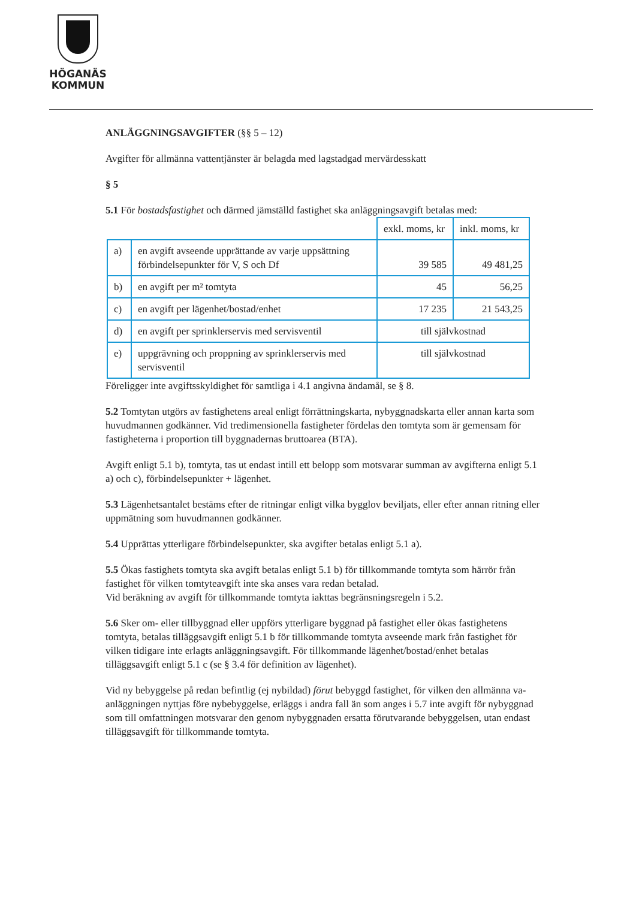HÖGANÄS
KOMMUN
ANLÄGGNINGSAVGIFTER (§§ 5 – 12)
Avgifter för allmänna vattentjänster är belagda med lagstadgad mervärdesskatt
§ 5
5.1 För bostadsfastighet och därmed jämställd fastighet ska anläggningsavgift betalas med:
| | | exkl. moms, kr | inkl. moms, kr |
| a) | en avgift avseende upprättande av varje uppsättning förbindelsepunkter för V, S och Df | 39 585 | 49 481,25 |
| b) | en avgift per m² tomtyta | 45 | 56,25 |
| c) | en avgift per lägenhet/bostad/enhet | 17 235 | 21 543,25 |
| d) | en avgift per sprinklerservis med servisventil | till självkostnad | |
| e) | uppgrävning och proppning av sprinklerservis med servisventil | till självkostnad | |
Föreligger inte avgiftsskyldighet för samtliga i 4.1 angivna ändamål, se § 8.
5.2 Tomtytan utgörs av fastighetens areal enligt förrättningskarta, nybyggnadskarta eller annan karta som huvudmannen godkänner. Vid tredimensionella fastigheter fördelas den tomtyta som är gemensam för fastigheterna i proportion till byggnadernas bruttoarea (BTA).
Avgift enligt 5.1 b), tomtyta, tas ut endast intill ett belopp som motsvarar summan av avgifterna enligt 5.1 a) och c), förbindelsepunkter + lägenhet.
5.3 Lägenhetsantalet bestäms efter de ritningar enligt vilka bygglov beviljats, eller efter annan ritning eller uppmätning som huvudmannen godkänner.
5.4 Upprättas ytterligare förbindelsepunkter, ska avgifter betalas enligt 5.1 a).
5.5 Ökas fastighets tomtyta ska avgift betalas enligt 5.1 b) för tillkommande tomtyta som härrör från fastighet för vilken tomtyteavgift inte ska anses vara redan betalad.
Vid beräkning av avgift för tillkommande tomtyta iakttas begränsningsregeln i 5.2.
5.6 Sker om- eller tillbyggnad eller uppförs ytterligare byggnad på fastighet eller ökas fastighetens tomtyta, betalas tilläggsavgift enligt 5.1 b för tillkommande tomtyta avseende mark från fastighet för vilken tidigare inte erlagts anläggningsavgift. För tillkommande lägenhet/bostad/enhet betalas tilläggsavgift enligt 5.1 c (se § 3.4 för definition av lägenhet).
Vid ny bebyggelse på redan befintlig (ej nybildad) förut bebyggd fastighet, för vilken den allmänna va-anläggningen nyttjas före nybebyggelse, erläggs i andra fall än som anges i 5.7 inte avgift för nybyggnad som till omfattningen motsvarar den genom nybyggnaden ersatta förutvarande bebyggelsen, utan endast tilläggsavgift för tillkommande tomtyta.